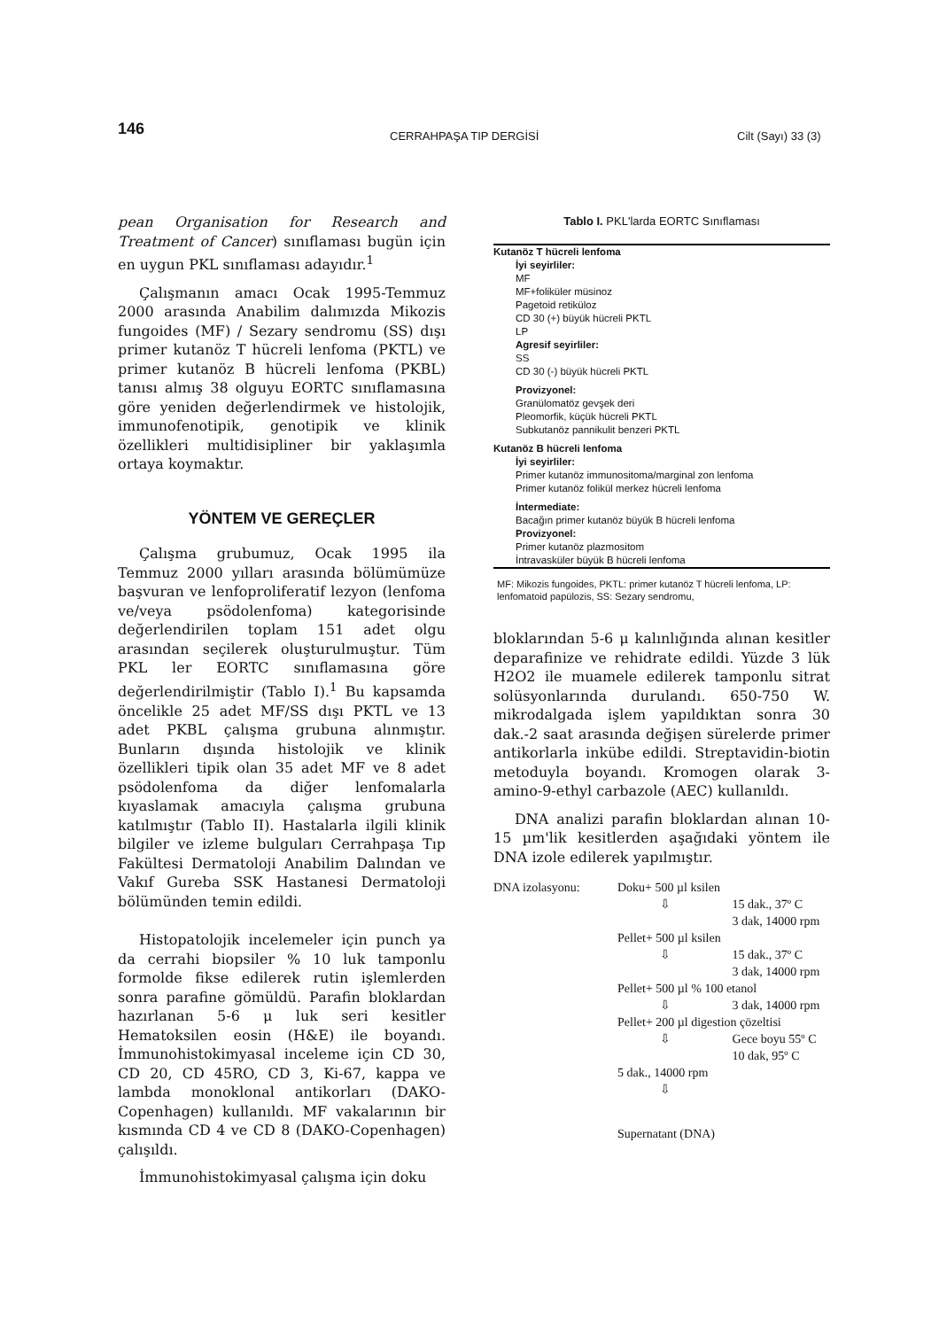146 CERRAHPAŞA TIP DERGİSİ Cilt (Sayı) 33 (3)
pean Organisation for Research and Treatment of Cancer) sınıflaması bugün için en uygun PKL sınıflaması adayıdır.<sup>1</sup>
Çalışmanın amacı Ocak 1995-Temmuz 2000 arasında Anabilim dalımızda Mikozis fungoides (MF) / Sezary sendromu (SS) dışı primer kutanöz T hücreli lenfoma (PKTL) ve primer kutanöz B hücreli lenfoma (PKBL) tanısı almış 38 olguyu EORTC sınıflamasına göre yeniden değerlendirmek ve histolojik, immunofenotipik, genotipik ve klinik özellikleri multidisipliner bir yaklaşımla ortaya koymaktır.
YÖNTEM VE GEREÇLER
Çalışma grubumuz, Ocak 1995 ila Temmuz 2000 yılları arasında bölümümüze başvuran ve lenfoproliferatif lezyon (lenfoma ve/veya psödolenfoma) kategorisinde değerlendirilen toplam 151 adet olgu arasından seçilerek oluşturulmuştur. Tüm PKL ler EORTC sınıflamasına göre değerlendirilmiştir (Tablo I).<sup>1</sup> Bu kapsamda öncelikle 25 adet MF/SS dışı PKTL ve 13 adet PKBL çalışma grubuna alınmıştır. Bunların dışında histolojik ve klinik özellikleri tipik olan 35 adet MF ve 8 adet psödolenfoma da diğer lenfomalarla kıyaslamak amacıyla çalışma grubuna katılmıştır (Tablo II). Hastalarla ilgili klinik bilgiler ve izleme bulguları Cerrahpaşa Tıp Fakültesi Dermatoloji Anabilim Dalından ve Vakıf Gureba SSK Hastanesi Dermatoloji bölümünden temin edildi.
Histopatolojik incelemeler için punch ya da cerrahi biopsiler % 10 luk tamponlu formolde fikse edilerek rutin işlemlerden sonra parafine gömüldü. Parafin bloklardan hazırlanan 5-6 μ luk seri kesitler Hematoksilen eosin (H&E) ile boyandı. İmmunohistokimyasal inceleme için CD 30, CD 20, CD 45RO, CD 3, Ki-67, kappa ve lambda monoklonal antikorları (DAKO-Copenhagen) kullanıldı. MF vakalarının bir kısmında CD 4 ve CD 8 (DAKO-Copenhagen) çalışıldı.
İmmunohistokimyasal çalışma için doku
Tablo I. PKL'larda EORTC Sınıflaması
| Kutanöz T hücreli lenfoma |
| İyi seyirliler: |
| MF |
| MF+foliküler müsinoz |
| Pagetoid retiküloz |
| CD 30 (+) büyük hücreli PKTL |
| LP |
| Agresif seyirliler: |
| SS |
| CD 30 (-) büyük hücreli PKTL |
| Provizyonel: |
| Granülomatöz gevşek deri |
| Pleomorfik, küçük hücreli PKTL |
| Subkutanöz pannikulit benzeri PKTL |
| Kutanöz B hücreli lenfoma |
| İyi seyirliler: |
| Primer kutanöz immunositoma/marginal zon lenfoma |
| Primer kutanöz folikül merkez hücreli lenfoma |
| İntermediate: |
| Bacağın primer kutanöz büyük B hücreli lenfoma |
| Provizyonel: |
| Primer kutanöz plazmositom |
| İntravasküler büyük B hücreli lenfoma |
MF: Mikozis fungoides, PKTL: primer kutanöz T hücreli lenfoma, LP: lenfomatoid papülozis, SS: Sezary sendromu,
bloklarından 5-6 μ kalınlığında alınan kesitler deparafinize ve rehidrate edildi. Yüzde 3 lük H2O2 ile muamele edilerek tamponlu sitrat solüsyonlarında durulandı. 650-750 W. mikrodalgada işlem yapıldıktan sonra 30 dak.-2 saat arasında değişen sürelerde primer antikorlarla inkübe edildi. Streptavidin-biotin metoduyla boyandı. Kromogen olarak 3-amino-9-ethyl carbazole (AEC) kullanıldı.
DNA analizi parafin bloklardan alınan 10-15 µm'lik kesitlerden aşağıdaki yöntem ile DNA izole edilerek yapılmıştır.
| DNA izolasyonu: | Doku+ 500 µl ksilen | |
| | ⇩ | 15 dak., 37º C 3 dak, 14000 rpm |
| | Pellet+ 500 µl ksilen | |
| | ⇩ | 15 dak., 37º C 3 dak, 14000 rpm |
| | Pellet+ 500 µl % 100 etanol | |
| | ⇩ | 3 dak, 14000 rpm |
| | Pellet+ 200 µl digestion çözeltisi | |
| | ⇩ | Gece boyu 55º C 10 dak, 95º C |
| | 5 dak., 14000 rpm | |
| | ⇩ | |
| | Supernatant (DNA) | |